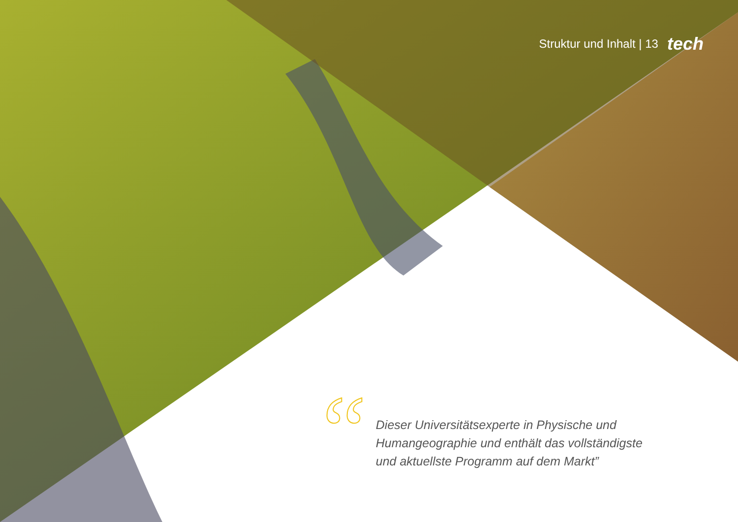Struktur und Inhalt | 13 tech
“
Dieser Universitätsexperte in Physische und Humangeographie und enthält das vollständigste und aktuellste Programm auf dem Markt”